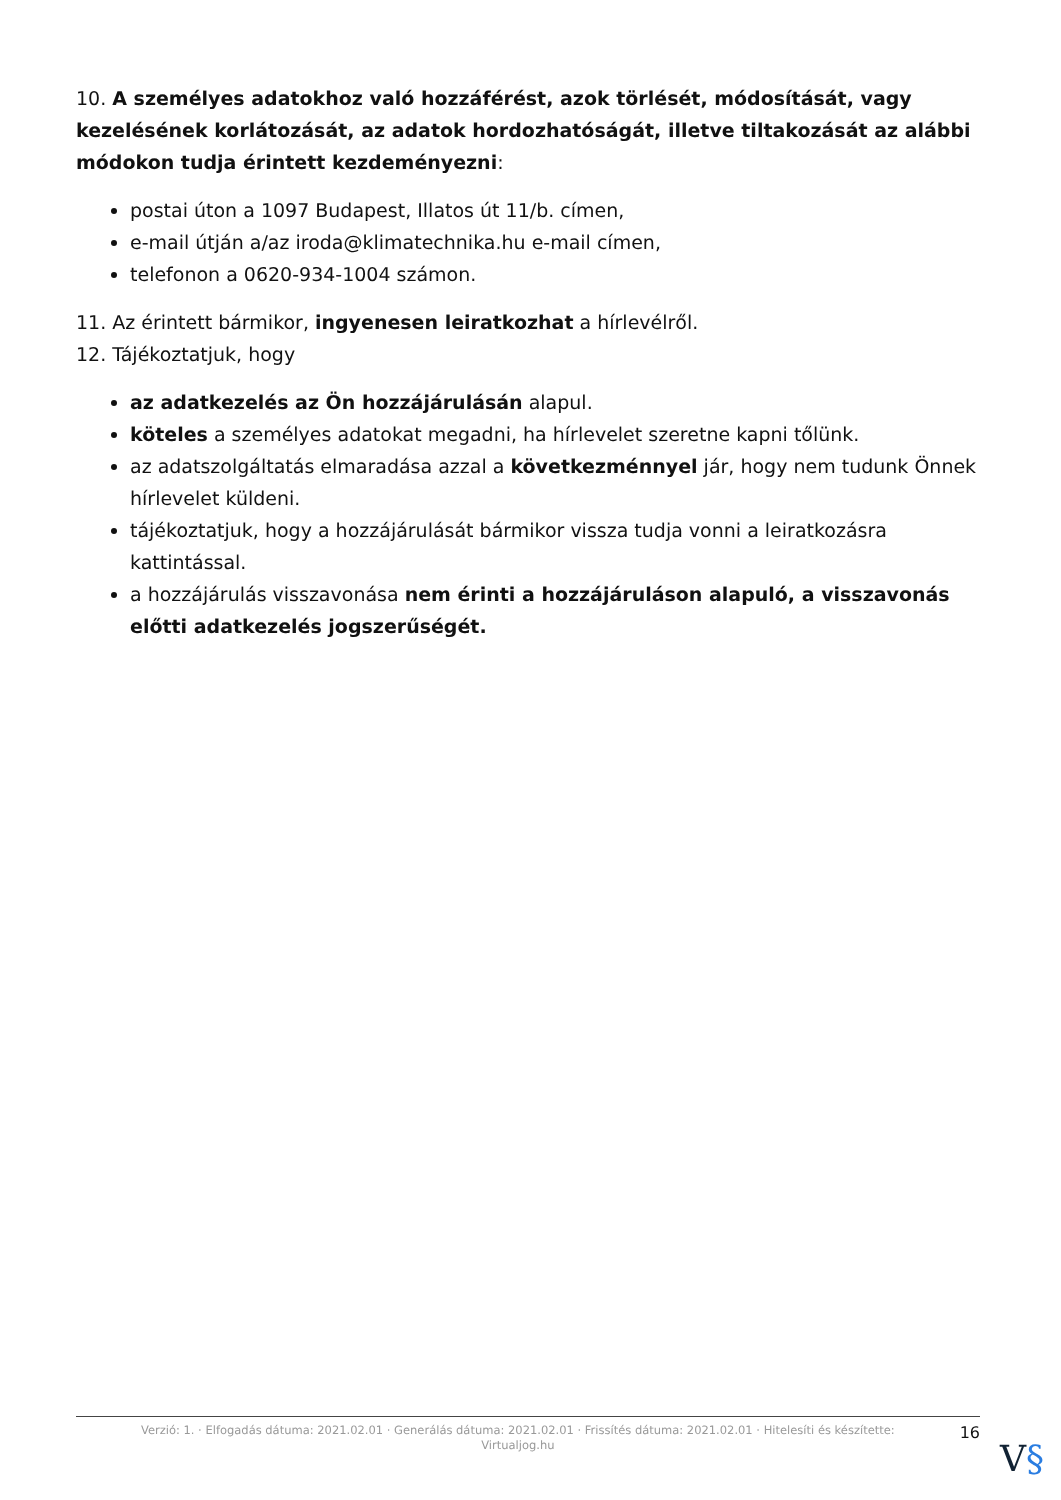10. A személyes adatokhoz való hozzáférést, azok törlését, módosítását, vagy kezelésének korlátozását, az adatok hordozhatóságát, illetve tiltakozását az alábbi módokon tudja érintett kezdeményezni:
postai úton a 1097 Budapest, Illatos út 11/b. címen,
e-mail útján a/az iroda@klimatechnika.hu e-mail címen,
telefonon a 0620-934-1004 számon.
11. Az érintett bármikor, ingyenesen leiratkozhat a hírlevélről.
12. Tájékoztatjuk, hogy
az adatkezelés az Ön hozzájárulásán alapul.
köteles a személyes adatokat megadni, ha hírlevelet szeretne kapni tőlünk.
az adatszolgáltatás elmaradása azzal a következménnyel jár, hogy nem tudunk Önnek hírlevelet küldeni.
tájékoztatjuk, hogy a hozzájárulását bármikor vissza tudja vonni a leiratkozásra kattintással.
a hozzájárulás visszavonása nem érinti a hozzájáruláson alapuló, a visszavonás előtti adatkezelés jogszerűségét.
Verzió: 1. · Elfogadás dátuma: 2021.02.01 · Generálás dátuma: 2021.02.01 · Frissítés dátuma: 2021.02.01 · Hitelesíti és készítette: Virtualjog.hu
16
V§